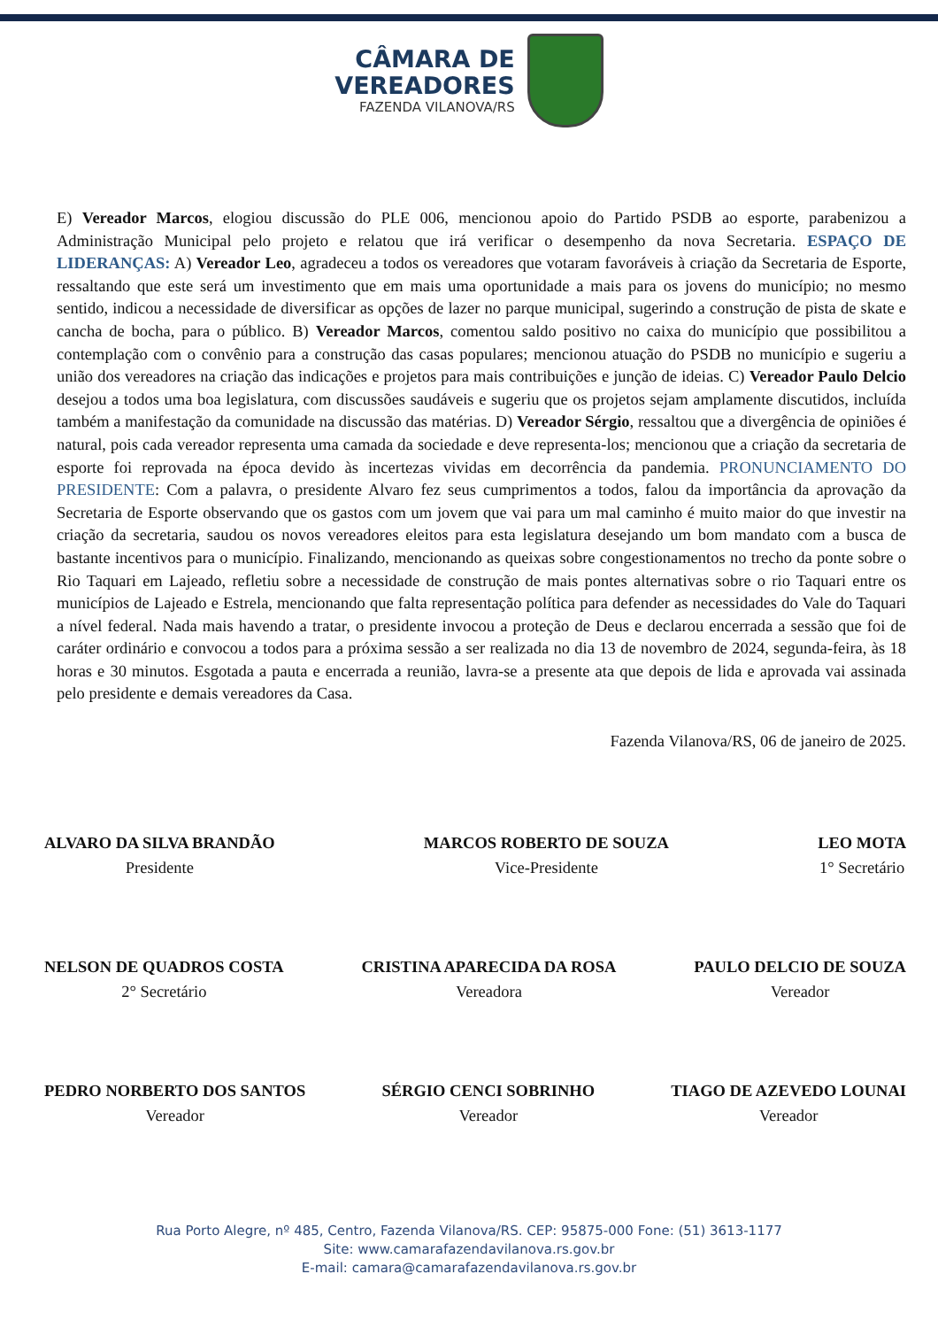CÂMARA DE
VEREADORES
FAZENDA VILANOVA/RS
E) Vereador Marcos, elogiou discussão do PLE 006, mencionou apoio do Partido PSDB ao esporte, parabenizou a Administração Municipal pelo projeto e relatou que irá verificar o desempenho da nova Secretaria. ESPAÇO DE LIDERANÇAS: A) Vereador Leo, agradeceu a todos os vereadores que votaram favoráveis à criação da Secretaria de Esporte, ressaltando que este será um investimento que em mais uma oportunidade a mais para os jovens do município; no mesmo sentido, indicou a necessidade de diversificar as opções de lazer no parque municipal, sugerindo a construção de pista de skate e cancha de bocha, para o público. B) Vereador Marcos, comentou saldo positivo no caixa do município que possibilitou a contemplação com o convênio para a construção das casas populares; mencionou atuação do PSDB no município e sugeriu a união dos vereadores na criação das indicações e projetos para mais contribuições e junção de ideias. C) Vereador Paulo Delcio desejou a todos uma boa legislatura, com discussões saudáveis e sugeriu que os projetos sejam amplamente discutidos, incluída também a manifestação da comunidade na discussão das matérias. D) Vereador Sérgio, ressaltou que a divergência de opiniões é natural, pois cada vereador representa uma camada da sociedade e deve representa-los; mencionou que a criação da secretaria de esporte foi reprovada na época devido às incertezas vividas em decorrência da pandemia. PRONUNCIAMENTO DO PRESIDENTE: Com a palavra, o presidente Alvaro fez seus cumprimentos a todos, falou da importância da aprovação da Secretaria de Esporte observando que os gastos com um jovem que vai para um mal caminho é muito maior do que investir na criação da secretaria, saudou os novos vereadores eleitos para esta legislatura desejando um bom mandato com a busca de bastante incentivos para o município. Finalizando, mencionando as queixas sobre congestionamentos no trecho da ponte sobre o Rio Taquari em Lajeado, refletiu sobre a necessidade de construção de mais pontes alternativas sobre o rio Taquari entre os municípios de Lajeado e Estrela, mencionando que falta representação política para defender as necessidades do Vale do Taquari a nível federal. Nada mais havendo a tratar, o presidente invocou a proteção de Deus e declarou encerrada a sessão que foi de caráter ordinário e convocou a todos para a próxima sessão a ser realizada no dia 13 de novembro de 2024, segunda-feira, às 18 horas e 30 minutos. Esgotada a pauta e encerrada a reunião, lavra-se a presente ata que depois de lida e aprovada vai assinada pelo presidente e demais vereadores da Casa.
Fazenda Vilanova/RS, 06 de janeiro de 2025.
ALVARO DA SILVA BRANDÃO
Presidente
MARCOS ROBERTO DE SOUZA
Vice-Presidente
LEO MOTA
1° Secretário
NELSON DE QUADROS COSTA
2° Secretário
CRISTINA APARECIDA DA ROSA
Vereadora
PAULO DELCIO DE SOUZA
Vereador
PEDRO NORBERTO DOS SANTOS
Vereador
SÉRGIO CENCI SOBRINHO
Vereador
TIAGO DE AZEVEDO LOUNAI
Vereador
Rua Porto Alegre, nº 485, Centro, Fazenda Vilanova/RS. CEP: 95875-000 Fone: (51) 3613-1177
Site: www.camarafazendavilanova.rs.gov.br
E-mail: camara@camarafazendavilanova.rs.gov.br